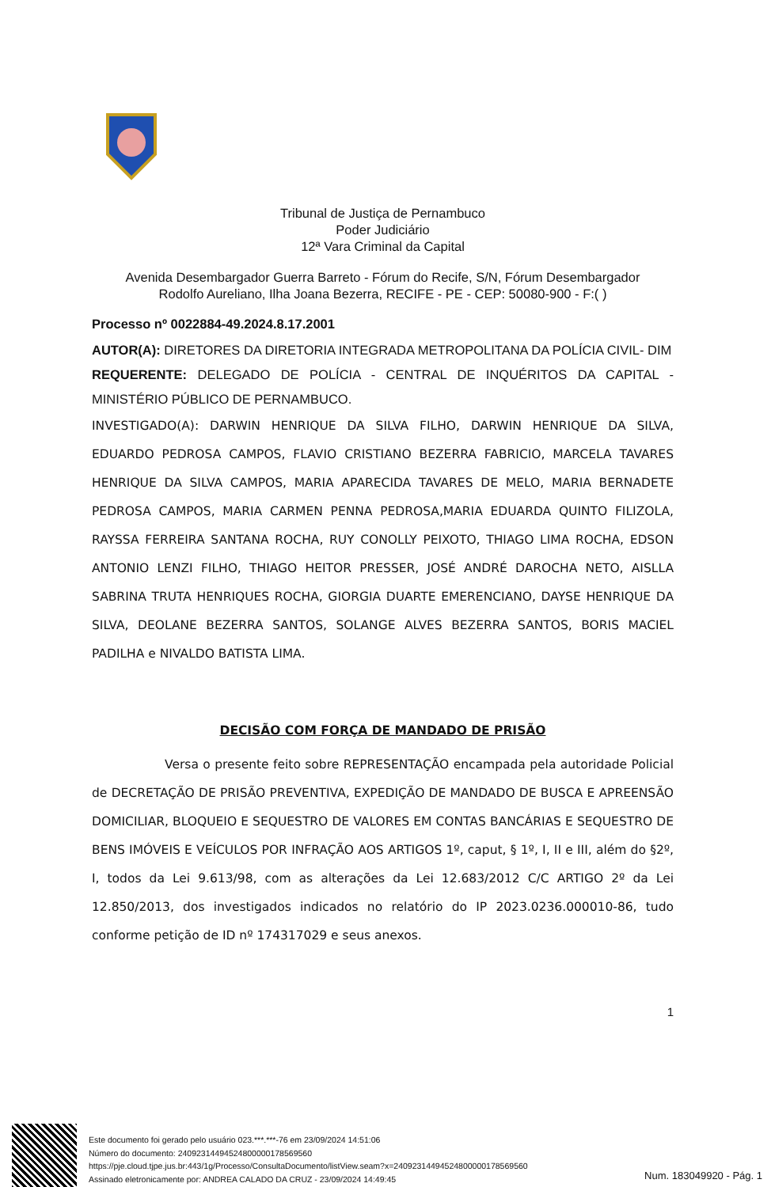Tribunal de Justiça de Pernambuco
Poder Judiciário
12ª Vara Criminal da Capital
Avenida Desembargador Guerra Barreto - Fórum do Recife, S/N, Fórum Desembargador
Rodolfo Aureliano, Ilha Joana Bezerra, RECIFE - PE - CEP: 50080-900 - F:( )
Processo nº 0022884-49.2024.8.17.2001
AUTOR(A): DIRETORES DA DIRETORIA INTEGRADA METROPOLITANA DA POLÍCIA CIVIL- DIM
REQUERENTE: DELEGADO DE POLÍCIA - CENTRAL DE INQUÉRITOS DA CAPITAL - MINISTÉRIO PÚBLICO DE PERNAMBUCO.
INVESTIGADO(A): DARWIN HENRIQUE DA SILVA FILHO, DARWIN HENRIQUE DA SILVA, EDUARDO PEDROSA CAMPOS, FLAVIO CRISTIANO BEZERRA FABRICIO, MARCELA TAVARES HENRIQUE DA SILVA CAMPOS, MARIA APARECIDA TAVARES DE MELO, MARIA BERNADETE PEDROSA CAMPOS, MARIA CARMEN PENNA PEDROSA,MARIA EDUARDA QUINTO FILIZOLA, RAYSSA FERREIRA SANTANA ROCHA, RUY CONOLLY PEIXOTO, THIAGO LIMA ROCHA, EDSON ANTONIO LENZI FILHO, THIAGO HEITOR PRESSER, JOSÉ ANDRÉ DAROCHA NETO, AISLLA SABRINA TRUTA HENRIQUES ROCHA, GIORGIA DUARTE EMERENCIANO, DAYSE HENRIQUE DA SILVA, DEOLANE BEZERRA SANTOS, SOLANGE ALVES BEZERRA SANTOS, BORIS MACIEL PADILHA e NIVALDO BATISTA LIMA.
DECISÃO COM FORÇA DE MANDADO DE PRISÃO
Versa o presente feito sobre REPRESENTAÇÃO encampada pela autoridade Policial de DECRETAÇÃO DE PRISÃO PREVENTIVA, EXPEDIÇÃO DE MANDADO DE BUSCA E APREENSÃO DOMICILIAR, BLOQUEIO E SEQUESTRO DE VALORES EM CONTAS BANCÁRIAS E SEQUESTRO DE BENS IMÓVEIS E VEÍCULOS POR INFRAÇÃO AOS ARTIGOS 1º, caput, § 1º, I, II e III, além do §2º, I, todos da Lei 9.613/98, com as alterações da Lei 12.683/2012 C/C ARTIGO 2º da Lei 12.850/2013, dos investigados indicados no relatório do IP 2023.0236.000010-86, tudo conforme petição de ID nº 174317029 e seus anexos.
1
Este documento foi gerado pelo usuário 023.***.***-76 em 23/09/2024 14:51:06
Número do documento: 24092314494524800000178569560
https://pje.cloud.tjpe.jus.br:443/1g/Processo/ConsultaDocumento/listView.seam?x=24092314494524800000178569560
Assinado eletronicamente por: ANDREA CALADO DA CRUZ - 23/09/2024 14:49:45
Num. 183049920 - Pág. 1